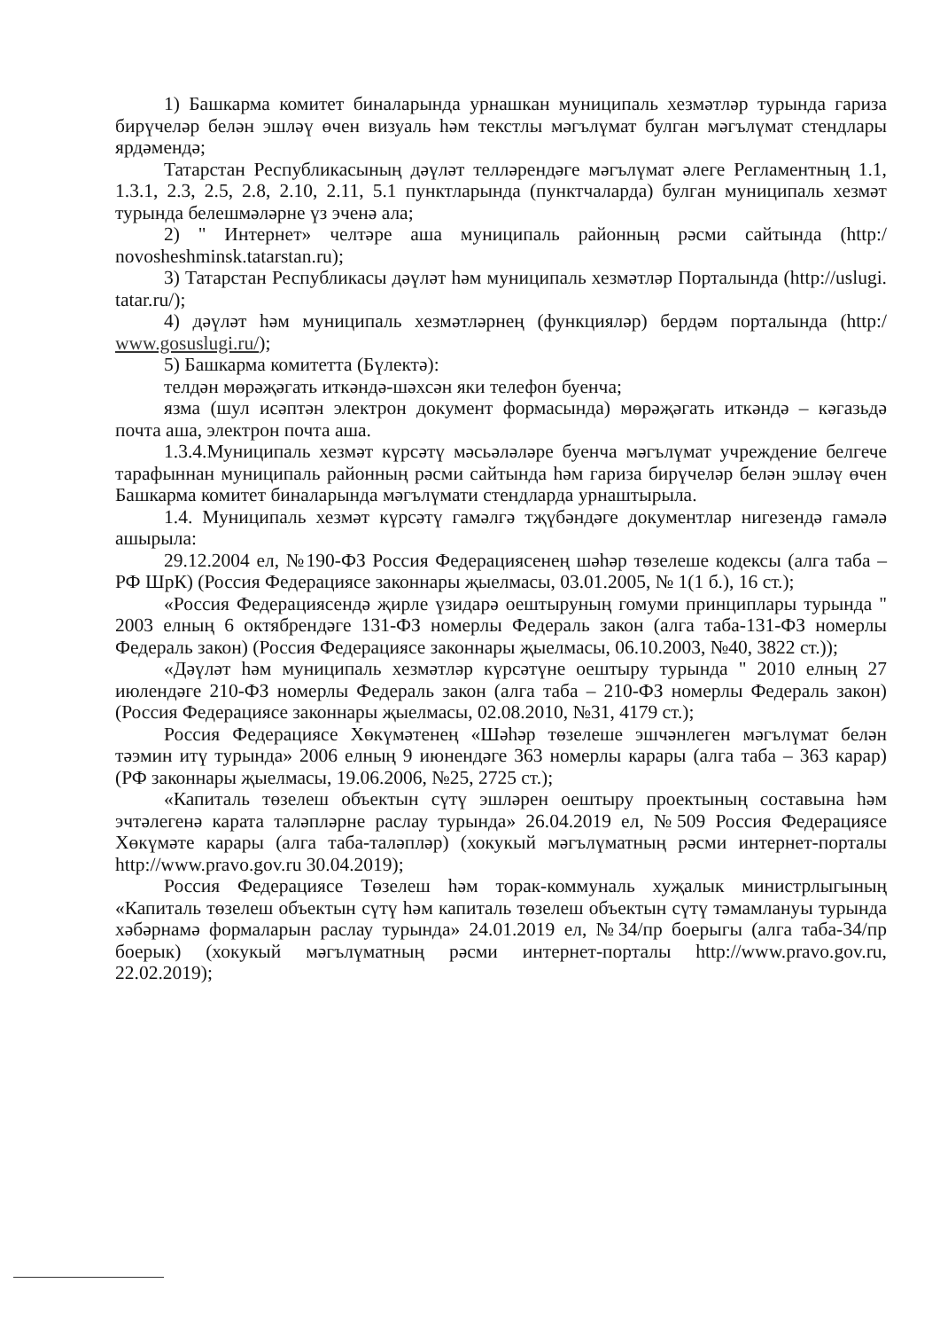1) Башкарма комитет биналарында урнашкан муниципаль хезмәтләр турында гариза бирүчеләр белән эшләү өчен визуаль һәм текстлы мәгълүмат булган мәгълүмат стендлары ярдәмендә;
Татарстан Республикасының дәүләт телләрендәге мәгълүмат әлеге Регламентның 1.1, 1.3.1, 2.3, 2.5, 2.8, 2.10, 2.11, 5.1 пунктларында (пунктчаларда) булган муниципаль хезмәт турында белешмәләрне үз эченә ала;
2) " Интернет» челтәре аша муниципаль районның рәсми сайтында (http:/ novosheshminsk.tatarstan.ru);
3) Татарстан Республикасы дәүләт һәм муниципаль хезмәтләр Порталында (http://uslugi. tatar.ru/);
4) дәүләт һәм муниципаль хезмәтләрнең (функцияләр) бердәм порталында (http:/ www.gosuslugi.ru/);
5) Башкарма комитетта (Бүлектә):
телдән мөрәҗәгать иткәндә-шәхсән яки телефон буенча;
язма (шул исәптән электрон документ формасында) мөрәҗәгать иткәндә – кәгазьдә почта аша, электрон почта аша.
1.3.4.Муниципаль хезмәт күрсәтү мәсьәләләре буенча мәгълүмат учреждение белгече тарафыннан муниципаль районның рәсми сайтында һәм гариза бирүчеләр белән эшләү өчен Башкарма комитет биналарында мәгълүмати стендларда урнаштырыла.
1.4. Муниципаль хезмәт күрсәтү гамәлгә тҗүбәндәге документлар нигезендә гамәлә ашырыла:
29.12.2004 ел, №190-ФЗ Россия Федерациясенең шәһәр төзелеше кодексы (алга таба – РФ ШрК) (Россия Федерациясе законнары җыелмасы, 03.01.2005, № 1(1 б.), 16 ст.);
«Россия Федерациясендә җирле үзидарә оештыруның гомуми принциплары турында " 2003 елның 6 октябрендәге 131-ФЗ номерлы Федераль закон (алга таба-131-ФЗ номерлы Федераль закон) (Россия Федерациясе законнары җыелмасы, 06.10.2003, №40, 3822 ст.));
«Дәүләт һәм муниципаль хезмәтләр күрсәтүне оештыру турында " 2010 елның 27 июлендәге 210-ФЗ номерлы Федераль закон (алга таба – 210-ФЗ номерлы Федераль закон) (Россия Федерациясе законнары җыелмасы, 02.08.2010, №31, 4179 ст.);
Россия Федерациясе Хөкүмәтенең «Шәһәр төзелеше эшчәнлеген мәгълүмат белән тәэмин итү турында» 2006 елның 9 июнендәге 363 номерлы карары (алга таба – 363 карар) (РФ законнары җыелмасы, 19.06.2006, №25, 2725 ст.);
«Капиталь төзелеш объектын сүтү эшләрен оештыру проектының составына һәм эчтәлегенә карата таләпләрне раслау турында» 26.04.2019 ел, №509 Россия Федерациясе Хөкүмәте карары (алга таба-таләпләр) (хокукый мәгълүматның рәсми интернет-порталы http://www.pravo.gov.ru 30.04.2019);
Россия Федерациясе Төзелеш һәм торак-коммуналь хуҗалык министрлыгының «Капиталь төзелеш объектын сүтү һәм капиталь төзелеш объектын сүтү тәмамлануы турында хәбәрнамә формаларын раслау турында» 24.01.2019 ел, №34/пр боерыгы (алга таба-34/пр боерык) (хокукый мәгълүматның рәсми интернет-порталы http://www.pravo.gov.ru, 22.02.2019);